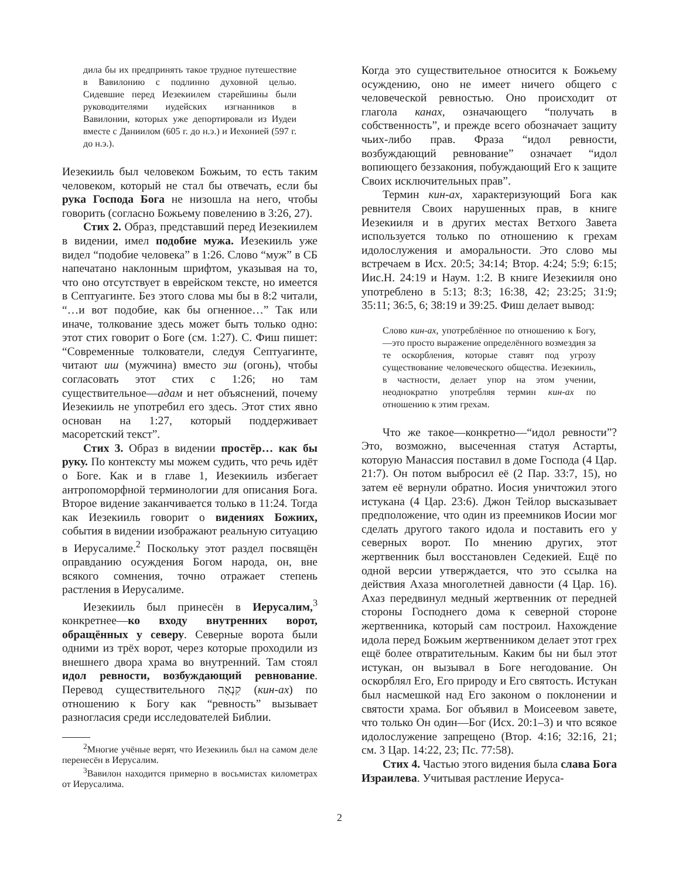дила бы их предпринять такое трудное путешествие в Вавилонию с подлинно духовной целью. Сидевшие перед Иезекиилем старейшины были руководителями иудейских изгнанников в Вавилонии, которых уже депортировали из Иудеи вместе с Даниилом (605 г. до н.э.) и Иехонией (597 г. до н.э.).
Иезекииль был человеком Божьим, то есть таким человеком, который не стал бы отвечать, если бы рука Господа Бога не низошла на него, чтобы говорить (согласно Божьему повелению в 3:26, 27).
Стих 2. Образ, представший перед Иезекиилем в видении, имел подобие мужа. Иезекииль уже видел “подобие человека” в 1:26. Слово “муж” в СБ напечатано наклонным шрифтом, указывая на то, что оно отсутствует в еврейском тексте, но имеется в Септуагинте. Без этого слова мы бы в 8:2 читали, “…и вот подобие, как бы огненное…” Так или иначе, толкование здесь может быть только одно: этот стих говорит о Боге (см. 1:27). С. Фиш пишет: “Современные толкователи, следуя Септуагинте, читают иш (мужчина) вместо эш (огонь), чтобы согласовать этот стих с 1:26; но там существительное—адам и нет объяснений, почему Иезекииль не употребил его здесь. Этот стих явно основан на 1:27, который поддерживает масоретский текст”.
Стих 3. Образ в видении простёр… как бы руку. По контексту мы можем судить, что речь идёт о Боге. Как и в главе 1, Иезекииль избегает антропоморфной терминологии для описания Бога. Второе видение заканчивается только в 11:24. Тогда как Иезекииль говорит о видениях Божиих, события в видении изображают реальную ситуацию в Иерусалиме.<sup>2</sup> Поскольку этот раздел посвящён оправданию осуждения Богом народа, он, вне всякого сомнения, точно отражает степень растления в Иерусалиме.
Иезекииль был принесён в Иерусалим,<sup>3</sup> конкретнее—ко входу внутренних ворот, обращённых у северу. Северные ворота были одними из трёх ворот, через которые проходили из внешнего двора храма во внутренний. Там стоял идол ревности, возбуждающий ревнование. Перевод существительного קִנְאָה (кин-ах) по отношению к Богу как “ревность” вызывает разногласия среди исследователей Библии.
<sup>2</sup> Многие учёные верят, что Иезекииль был на самом деле перенесён в Иерусалим.
<sup>3</sup> Вавилон находится примерно в восьмистах километрах от Иерусалима.
Когда это существительное относится к Божьему осуждению, оно не имеет ничего общего с человеческой ревностью. Оно происходит от глагола канах, означающего “получать в собственность”, и прежде всего обозначает защиту чьих-либо прав. Фраза “идол ревности, возбуждающий ревнование” означает “идол вопиющего беззакония, побуждающий Его к защите Своих исключительных прав”.
Термин кин-ах, характеризующий Бога как ревнителя Своих нарушенных прав, в книге Иезекииля и в других местах Ветхого Завета используется только по отношению к грехам идолослужения и аморальности. Это слово мы встречаем в Исх. 20:5; 34:14; Втор. 4:24; 5:9; 6:15; Иис.Н. 24:19 и Наум. 1:2. В книге Иезекииля оно употреблено в 5:13; 8:3; 16:38, 42; 23:25; 31:9; 35:11; 36:5, 6; 38:19 и 39:25. Фиш делает вывод:
Слово кин-ах, употреблённое по отношению к Богу,—это просто выражение определённого возмездия за те оскорбления, которые ставят под угрозу существование человеческого общества. Иезекииль, в частности, делает упор на этом учении, неоднократно употребляя термин кин-ах по отношению к этим грехам.
Что же такое—конкретно—“идол ревности”? Это, возможно, высеченная статуя Астарты, которую Манассия поставил в доме Господа (4 Цар. 21:7). Он потом выбросил её (2 Пар. 33:7, 15), но затем её вернули обратно. Иосия уничтожил этого истукана (4 Цар. 23:6). Джон Тейлор высказывает предположение, что один из преемников Иосии мог сделать другого такого идола и поставить его у северных ворот. По мнению других, этот жертвенник был восстановлен Седекией. Ещё по одной версии утверждается, что это ссылка на действия Ахаза многолетней давности (4 Цар. 16). Ахаз передвинул медный жертвенник от передней стороны Господнего дома к северной стороне жертвенника, который сам построил. Нахождение идола перед Божьим жертвенником делает этот грех ещё более отвратительным. Каким бы ни был этот истукан, он вызывал в Боге негодование. Он оскорблял Его, Его природу и Его святость. Истукан был насмешкой над Его законом о поклонении и святости храма. Бог объявил в Моисеевом завете, что только Он один—Бог (Исх. 20:1–3) и что всякое идолослужение запрещено (Втор. 4:16; 32:16, 21; см. 3 Цар. 14:22, 23; Пс. 77:58).
Стих 4. Частью этого видения была слава Бога Израилева. Учитывая растление Иеруса-
2